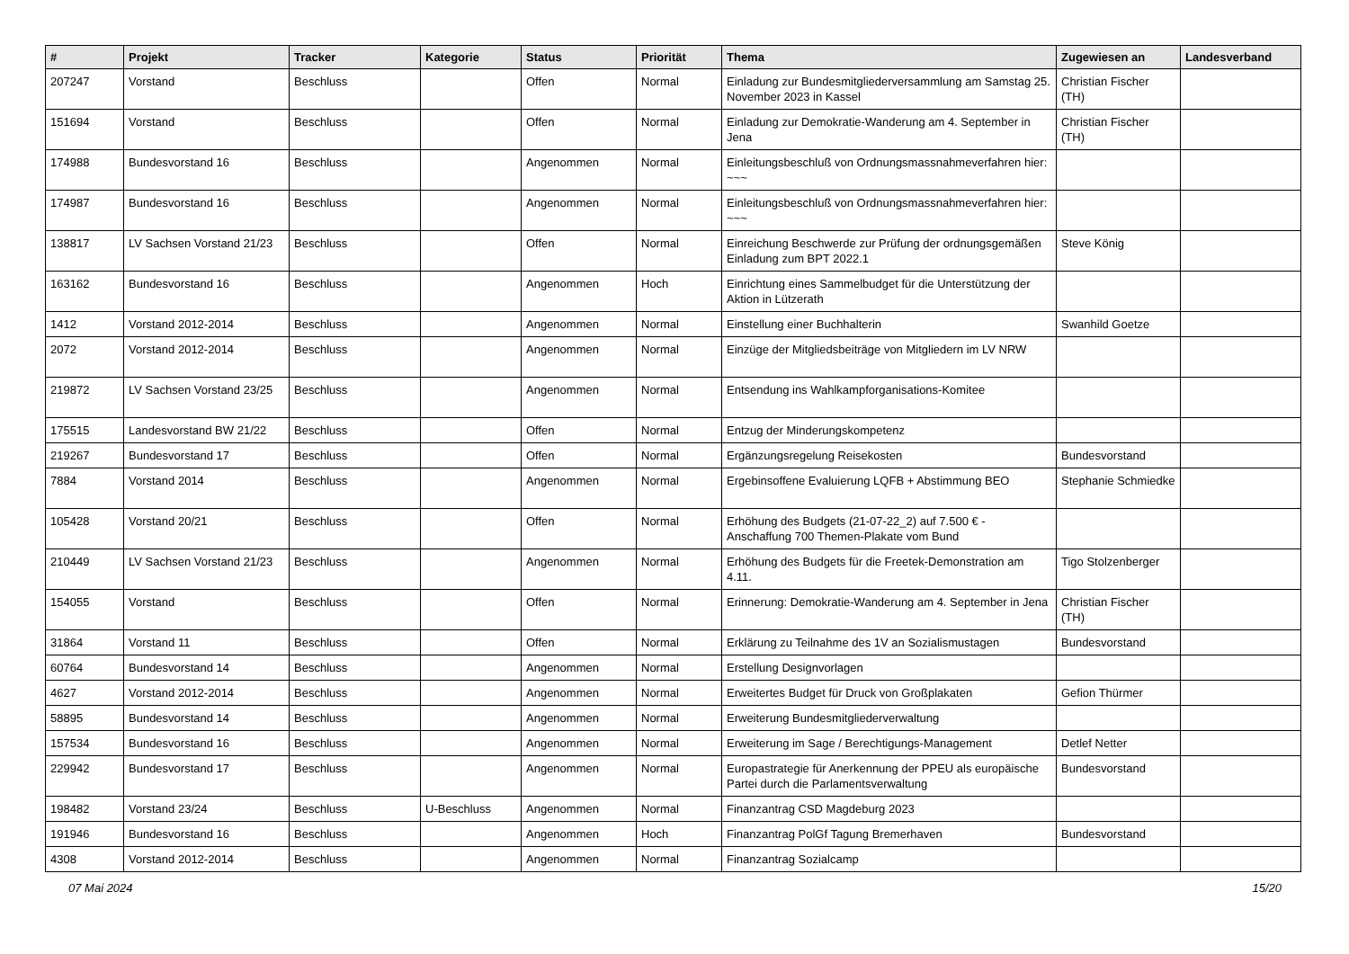| # | Projekt | Tracker | Kategorie | Status | Priorität | Thema | Zugewiesen an | Landesverband |
| --- | --- | --- | --- | --- | --- | --- | --- | --- |
| 207247 | Vorstand | Beschluss | | Offen | Normal | Einladung zur Bundesmitgliederversammlung am Samstag 25. November 2023 in Kassel | Christian Fischer (TH) | |
| 151694 | Vorstand | Beschluss | | Offen | Normal | Einladung zur Demokratie-Wanderung am 4. September in Jena | Christian Fischer (TH) | |
| 174988 | Bundesvorstand 16 | Beschluss | | Angenommen | Normal | Einleitungsbeschluß von Ordnungsmassnahmeverfahren hier: ~~~ | | |
| 174987 | Bundesvorstand 16 | Beschluss | | Angenommen | Normal | Einleitungsbeschluß von Ordnungsmassnahmeverfahren hier: ~~~ | | |
| 138817 | LV Sachsen Vorstand 21/23 | Beschluss | | Offen | Normal | Einreichung Beschwerde zur Prüfung der ordnungsgemäßen Einladung zum BPT 2022.1 | Steve König | |
| 163162 | Bundesvorstand 16 | Beschluss | | Angenommen | Hoch | Einrichtung eines Sammelbudget für die Unterstützung der Aktion in Lützerath | | |
| 1412 | Vorstand 2012-2014 | Beschluss | | Angenommen | Normal | Einstellung einer Buchhalterin | Swanhild Goetze | |
| 2072 | Vorstand 2012-2014 | Beschluss | | Angenommen | Normal | Einzüge der Mitgliedsbeiträge von Mitgliedern im LV NRW | | |
| 219872 | LV Sachsen Vorstand 23/25 | Beschluss | | Angenommen | Normal | Entsendung ins Wahlkampforganisations-Komitee | | |
| 175515 | Landesvorstand BW 21/22 | Beschluss | | Offen | Normal | Entzug der Minderungskompetenz | | |
| 219267 | Bundesvorstand 17 | Beschluss | | Offen | Normal | Ergänzungsregelung Reisekosten | Bundesvorstand | |
| 7884 | Vorstand 2014 | Beschluss | | Angenommen | Normal | Ergebinsoffene Evaluierung LQFB + Abstimmung BEO | Stephanie Schmiedke | |
| 105428 | Vorstand 20/21 | Beschluss | | Offen | Normal | Erhöhung des Budgets (21-07-22_2) auf 7.500 € - Anschaffung 700 Themen-Plakate vom Bund | | |
| 210449 | LV Sachsen Vorstand 21/23 | Beschluss | | Angenommen | Normal | Erhöhung des Budgets für die Freetek-Demonstration am 4.11. | Tigo Stolzenberger | |
| 154055 | Vorstand | Beschluss | | Offen | Normal | Erinnerung: Demokratie-Wanderung am 4. September in Jena | Christian Fischer (TH) | |
| 31864 | Vorstand 11 | Beschluss | | Offen | Normal | Erklärung zu Teilnahme des 1V an Sozialismustagen | Bundesvorstand | |
| 60764 | Bundesvorstand 14 | Beschluss | | Angenommen | Normal | Erstellung Designvorlagen | | |
| 4627 | Vorstand 2012-2014 | Beschluss | | Angenommen | Normal | Erweitertes Budget für Druck von Großplakaten | Gefion Thürmer | |
| 58895 | Bundesvorstand 14 | Beschluss | | Angenommen | Normal | Erweiterung Bundesmitgliederverwaltung | | |
| 157534 | Bundesvorstand 16 | Beschluss | | Angenommen | Normal | Erweiterung im Sage / Berechtigungs-Management | Detlef Netter | |
| 229942 | Bundesvorstand 17 | Beschluss | | Angenommen | Normal | Europastrategie für Anerkennung der PPEU als europäische Partei durch die Parlamentsverwaltung | Bundesvorstand | |
| 198482 | Vorstand 23/24 | Beschluss | U-Beschluss | Angenommen | Normal | Finanzantrag CSD Magdeburg 2023 | | |
| 191946 | Bundesvorstand 16 | Beschluss | | Angenommen | Hoch | Finanzantrag PolGf Tagung Bremerhaven | Bundesvorstand | |
| 4308 | Vorstand 2012-2014 | Beschluss | | Angenommen | Normal | Finanzantrag Sozialcamp | | |
07 Mai 2024 15/20